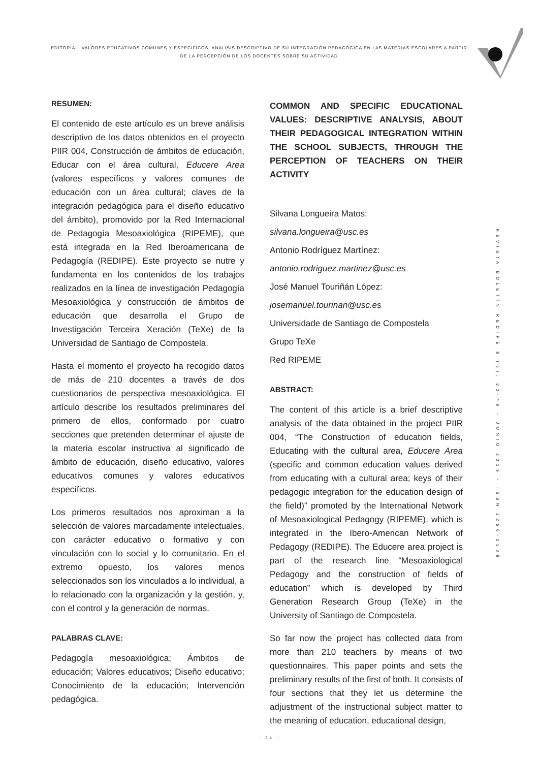EDITORIAL. VALORES EDUCATIVOS COMUNES Y ESPECÍFICOS: ANÀLISIS DESCRIPTIVO DE SU INTEGRACIÒN PEDAGÒGICA EN LAS MATERIAS ESCOLARES A PARTIR DE LA PERCEPCIÒN DE LOS DOCENTES SOBRE SU ACTIVIDAD
REVISTA BOLETÍN REDIPE 8 (6): 23-49 - JUNIO 2019 - ISSN 2256-1536
RESUMEN:
El contenido de este artículo es un breve análisis descriptivo de los datos obtenidos en el proyecto PIIR 004, Construcción de ámbitos de educación, Educar con el área cultural, Educere Area (valores específicos y valores comunes de educación con un área cultural; claves de la integración pedagógica para el diseño educativo del ámbito), promovido por la Red Internacional de Pedagogía Mesoaxiológica (RIPEME), que está integrada en la Red Iberoamericana de Pedagogía (REDIPE). Este proyecto se nutre y fundamenta en los contenidos de los trabajos realizados en la línea de investigación Pedagogía Mesoaxiológica y construcción de ámbitos de educación que desarrolla el Grupo de Investigación Terceira Xeración (TeXe) de la Universidad de Santiago de Compostela.
Hasta el momento el proyecto ha recogido datos de más de 210 docentes a través de dos cuestionarios de perspectiva mesoaxiológica. El artículo describe los resultados preliminares del primero de ellos, conformado por cuatro secciones que pretenden determinar el ajuste de la materia escolar instructiva al significado de ámbito de educación, diseño educativo, valores educativos comunes y valores educativos específicos.
Los primeros resultados nos aproximan a la selección de valores marcadamente intelectuales, con carácter educativo o formativo y con vinculación con lo social y lo comunitario. En el extremo opuesto, los valores menos seleccionados son los vinculados a lo individual, a lo relacionado con la organización y la gestión, y, con el control y la generación de normas.
PALABRAS CLAVE:
Pedagogía mesoaxiológica; Ámbitos de educación; Valores educativos; Diseño educativo; Conocimiento de la educación; Intervención pedagógica.
COMMON AND SPECIFIC EDUCATIONAL VALUES: DESCRIPTIVE ANALYSIS, ABOUT THEIR PEDAGOGICAL INTEGRATION WITHIN THE SCHOOL SUBJECTS, THROUGH THE PERCEPTION OF TEACHERS ON THEIR ACTIVITY
Silvana Longueira Matos:
silvana.longueira@usc.es
Antonio Rodríguez Martínez:
antonio.rodriguez.martinez@usc.es
José Manuel Touriñán López:
josemanuel.tourinan@usc.es
Universidade de Santiago de Compostela
Grupo TeXe
Red RIPEME
ABSTRACT:
The content of this article is a brief descriptive analysis of the data obtained in the project PIIR 004, “The Construction of education fields, Educating with the cultural area, Educere Area (specific and common education values derived from educating with a cultural area; keys of their pedagogic integration for the education design of the field)” promoted by the International Network of Mesoaxiological Pedagogy (RIPEME), which is integrated in the Ibero-American Network of Pedagogy (REDIPE). The Educere area project is part of the research line “Mesoaxiological Pedagogy and the construction of fields of education” which is developed by Third Generation Research Group (TeXe) in the University of Santiago de Compostela.
So far now the project has collected data from more than 210 teachers by means of two questionnaires. This paper points and sets the preliminary results of the first of both. It consists of four sections that they let us determine the adjustment of the instructional subject matter to the meaning of education, educational design,
· 24 ·